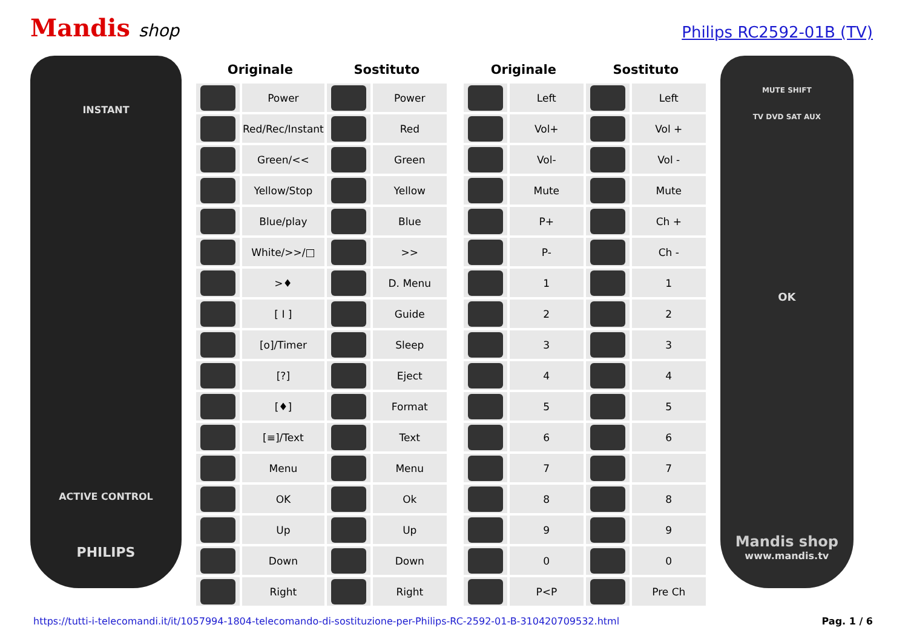Mandis shop
Philips RC2592-01B (TV)
INSTANT
ACTIVE CONTROL
PHILIPS
| Originale | | Sostituto | |
| --- | --- | --- | --- |
| | Power | | Power |
| | Red/Rec/Instant | | Red |
| | Green/<< | | Green |
| | Yellow/Stop | | Yellow |
| | Blue/play | | Blue |
| | White/>>/□ | | >> |
| | >♦ | | D. Menu |
| | [ I ] | | Guide |
| | [o]/Timer | | Sleep |
| | [?] | | Eject |
| | [♦] | | Format |
| | [≡]/Text | | Text |
| | Menu | | Menu |
| | OK | | Ok |
| | Up | | Up |
| | Down | | Down |
| | Right | | Right |
| Originale | | Sostituto | |
| --- | --- | --- | --- |
| | Left | | Left |
| | Vol+ | | Vol + |
| | Vol- | | Vol - |
| | Mute | | Mute |
| | P+ | | Ch + |
| | P- | | Ch - |
| | 1 | | 1 |
| | 2 | | 2 |
| | 3 | | 3 |
| | 4 | | 4 |
| | 5 | | 5 |
| | 6 | | 6 |
| | 7 | | 7 |
| | 8 | | 8 |
| | 9 | | 9 |
| | 0 | | 0 |
| | P<P | | Pre Ch |
MUTE SHIFT
TV DVD SAT AUX
OK
Mandis shop
www.mandis.tv
https://tutti-i-telecomandi.it/it/1057994-1804-telecomando-di-sostituzione-per-Philips-RC-2592-01-B-310420709532.html Pag. 1 / 6